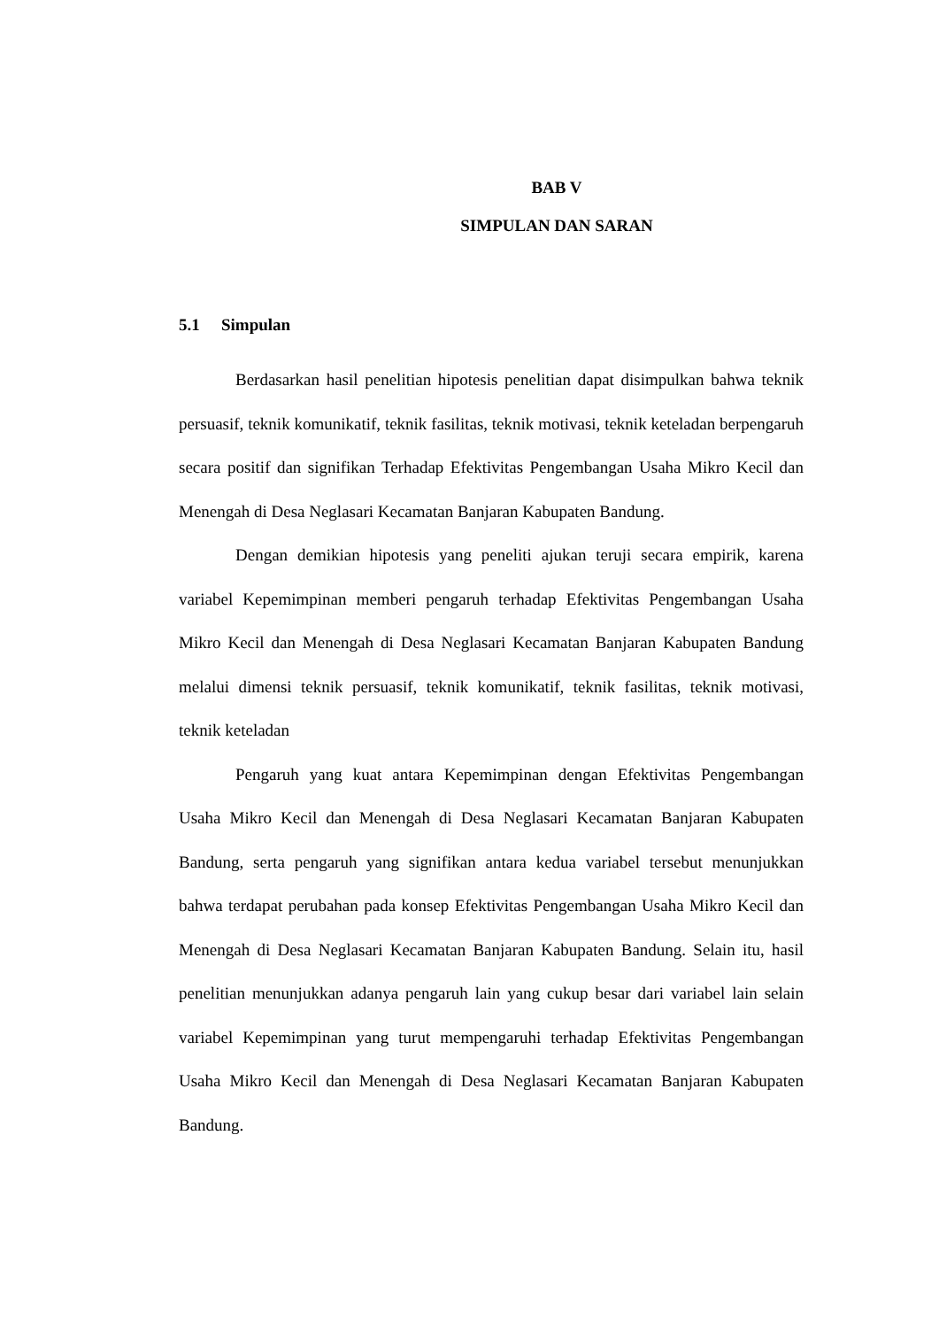BAB V
SIMPULAN DAN SARAN
5.1 Simpulan
Berdasarkan hasil penelitian hipotesis penelitian dapat disimpulkan bahwa teknik persuasif, teknik komunikatif, teknik fasilitas, teknik motivasi, teknik keteladan berpengaruh secara positif dan signifikan Terhadap Efektivitas Pengembangan Usaha Mikro Kecil dan Menengah di Desa Neglasari Kecamatan Banjaran Kabupaten Bandung.
Dengan demikian hipotesis yang peneliti ajukan teruji secara empirik, karena variabel Kepemimpinan memberi pengaruh terhadap Efektivitas Pengembangan Usaha Mikro Kecil dan Menengah di Desa Neglasari Kecamatan Banjaran Kabupaten Bandung melalui dimensi teknik persuasif, teknik komunikatif, teknik fasilitas, teknik motivasi, teknik keteladan
Pengaruh yang kuat antara Kepemimpinan dengan Efektivitas Pengembangan Usaha Mikro Kecil dan Menengah di Desa Neglasari Kecamatan Banjaran Kabupaten Bandung, serta pengaruh yang signifikan antara kedua variabel tersebut menunjukkan bahwa terdapat perubahan pada konsep Efektivitas Pengembangan Usaha Mikro Kecil dan Menengah di Desa Neglasari Kecamatan Banjaran Kabupaten Bandung. Selain itu, hasil penelitian menunjukkan adanya pengaruh lain yang cukup besar dari variabel lain selain variabel Kepemimpinan yang turut mempengaruhi terhadap Efektivitas Pengembangan Usaha Mikro Kecil dan Menengah di Desa Neglasari Kecamatan Banjaran Kabupaten Bandung.